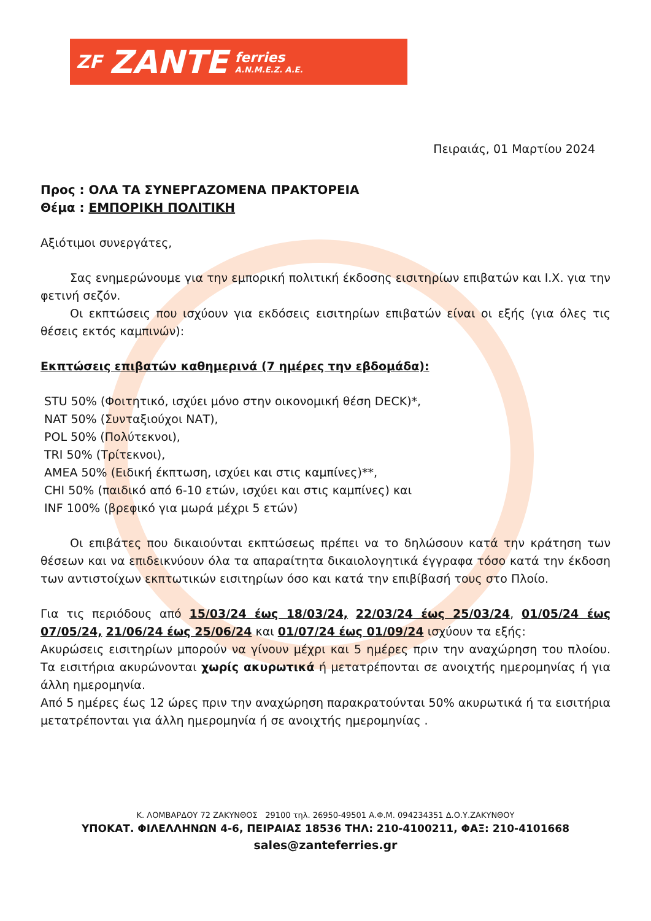ZF ZANTE ferries
A.N.M.E.Z. A.E.
Πειραιάς, 01 Μαρτίου 2024
Προς : ΟΛΑ ΤΑ ΣΥΝΕΡΓΑΖΟΜΕΝΑ ΠΡΑΚΤΟΡΕΙΑ
Θέμα : ΕΜΠΟΡΙΚΗ ΠΟΛΙΤΙΚΗ
Αξιότιμοι συνεργάτες,
Σας ενημερώνουμε για την εμπορική πολιτική έκδοσης εισιτηρίων επιβατών και Ι.Χ. για την φετινή σεζόν.
Οι εκπτώσεις που ισχύουν για εκδόσεις εισιτηρίων επιβατών είναι οι εξής (για όλες τις θέσεις εκτός καμπινών):
Εκπτώσεις επιβατών καθημερινά (7 ημέρες την εβδομάδα):
STU 50% (Φοιτητικό, ισχύει μόνο στην οικονομική θέση DECK)*,
NAT 50% (Συνταξιούχοι ΝΑΤ),
POL 50% (Πολύτεκνοι),
TRI 50% (Τρίτεκνοι),
AMEA 50% (Ειδική έκπτωση, ισχύει και στις καμπίνες)**,
CHI 50% (παιδικό από 6-10 ετών, ισχύει και στις καμπίνες) και
INF 100% (βρεφικό για μωρά μέχρι 5 ετών)
Οι επιβάτες που δικαιούνται εκπτώσεως πρέπει να το δηλώσουν κατά την κράτηση των θέσεων και να επιδεικνύουν όλα τα απαραίτητα δικαιολογητικά έγγραφα τόσο κατά την έκδοση των αντιστοίχων εκπτωτικών εισιτηρίων όσο και κατά την επιβίβασή τους στο Πλοίο.
Για τις περιόδους από 15/03/24 έως 18/03/24, 22/03/24 έως 25/03/24, 01/05/24 έως 07/05/24, 21/06/24 έως 25/06/24 και 01/07/24 έως 01/09/24 ισχύουν τα εξής:
Ακυρώσεις εισιτηρίων μπορούν να γίνουν μέχρι και 5 ημέρες πριν την αναχώρηση του πλοίου. Τα εισιτήρια ακυρώνονται χωρίς ακυρωτικά ή μετατρέπονται σε ανοιχτής ημερομηνίας ή για άλλη ημερομηνία.
Από 5 ημέρες έως 12 ώρες πριν την αναχώρηση παρακρατούνται 50% ακυρωτικά ή τα εισιτήρια μετατρέπονται για άλλη ημερομηνία ή σε ανοιχτής ημερομηνίας .
Κ. ΛΟΜΒΑΡΔΟΥ 72 ΖΑΚΥΝΘΟΣ 29100 τηλ. 26950-49501 Α.Φ.Μ. 094234351 Δ.Ο.Υ.ΖΑΚΥΝΘΟΥ
ΥΠΟΚΑΤ. ΦΙΛΕΛΛΗΝΩΝ 4-6, ΠΕΙΡΑΙΑΣ 18536 ΤΗΛ: 210-4100211, ΦΑΞ: 210-4101668
sales@zanteferries.gr